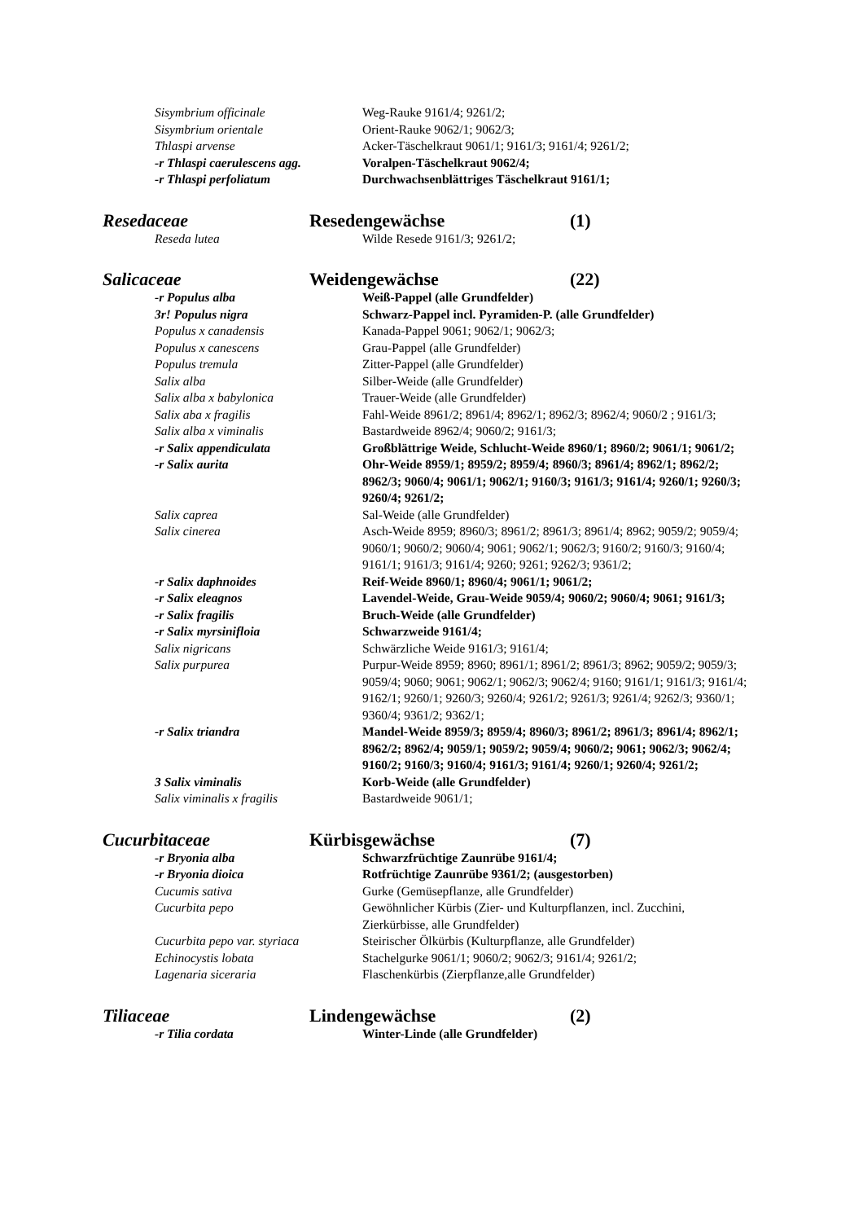Sisymbrium officinale Weg-Rauke 9161/4; 9261/2;
Sisymbrium orientale Orient-Rauke 9062/1; 9062/3;
Thlaspi arvense Acker-Täschelkraut 9061/1; 9161/3; 9161/4; 9261/2;
-r Thlaspi caerulescens agg.
Voralpen-Täschelkraut 9062/4;
-r Thlaspi perfoliatum Durchwachsenblättriges Täschelkraut 9161/1;
Resedaceae Resedengewächse (1)
Reseda lutea Wilde Resede 9161/3; 9261/2;
Salicaceae Weidengewächse (22)
-r Populus alba Weiß-Pappel (alle Grundfelder)
3r! Populus nigra Schwarz-Pappel incl. Pyramiden-P. (alle Grundfelder)
Populus x canadensis Kanada-Pappel 9061; 9062/1; 9062/3;
Populus x canescens Grau-Pappel (alle Grundfelder)
Populus tremula Zitter-Pappel (alle Grundfelder)
Salix alba Silber-Weide (alle Grundfelder)
Salix alba x babylonica Trauer-Weide (alle Grundfelder)
Salix aba x fragilis Fahl-Weide 8961/2; 8961/4; 8962/1; 8962/3; 8962/4; 9060/2 ; 9161/3;
Salix alba x viminalis Bastardweide 8962/4; 9060/2; 9161/3;
-r Salix appendiculata Großblättrige Weide, Schlucht-Weide 8960/1; 8960/2; 9061/1; 9061/2;
-r Salix aurita Ohr-Weide 8959/1; 8959/2; 8959/4; 8960/3; 8961/4; 8962/1; 8962/2; 8962/3; 9060/4; 9061/1; 9062/1; 9160/3; 9161/3; 9161/4; 9260/1; 9260/3; 9260/4; 9261/2;
Salix caprea Sal-Weide (alle Grundfelder)
Salix cinerea Asch-Weide 8959; 8960/3; 8961/2; 8961/3; 8961/4; 8962; 9059/2; 9059/4; 9060/1; 9060/2; 9060/4; 9061; 9062/1; 9062/3; 9160/2; 9160/3; 9160/4; 9161/1; 9161/3; 9161/4; 9260; 9261; 9262/3; 9361/2;
-r Salix daphnoides Reif-Weide 8960/1; 8960/4; 9061/1; 9061/2;
-r Salix eleagnos Lavendel-Weide, Grau-Weide 9059/4; 9060/2; 9060/4; 9061; 9161/3;
-r Salix fragilis Bruch-Weide (alle Grundfelder)
-r Salix myrsinifloia Schwarzweide 9161/4;
Salix nigricans Schwärzliche Weide 9161/3; 9161/4;
Salix purpurea Purpur-Weide 8959; 8960; 8961/1; 8961/2; 8961/3; 8962; 9059/2; 9059/3; 9059/4; 9060; 9061; 9062/1; 9062/3; 9062/4; 9160; 9161/1; 9161/3; 9161/4; 9162/1; 9260/1; 9260/3; 9260/4; 9261/2; 9261/3; 9261/4; 9262/3; 9360/1; 9360/4; 9361/2; 9362/1;
-r Salix triandra Mandel-Weide 8959/3; 8959/4; 8960/3; 8961/2; 8961/3; 8961/4; 8962/1; 8962/2; 8962/4; 9059/1; 9059/2; 9059/4; 9060/2; 9061; 9062/3; 9062/4; 9160/2; 9160/3; 9160/4; 9161/3; 9161/4; 9260/1; 9260/4; 9261/2;
3 Salix viminalis Korb-Weide (alle Grundfelder)
Salix viminalis x fragilis Bastardweide 9061/1;
Cucurbitaceae Kürbisgewächse (7)
-r Bryonia alba Schwarzfrüchtige Zaunrübe 9161/4;
-r Bryonia dioica Rotfrüchtige Zaunrübe 9361/2; (ausgestorben)
Cucumis sativa Gurke (Gemüsepflanze, alle Grundfelder)
Cucurbita pepo Gewöhnlicher Kürbis (Zier- und Kulturpflanzen, incl. Zucchini, Zierkürbisse, alle Grundfelder)
Cucurbita pepo var. styriaca
Steirischer Ölkürbis (Kulturpflanze, alle Grundfelder)
Echinocystis lobata Stachelgurke 9061/1; 9060/2; 9062/3; 9161/4; 9261/2;
Lagenaria siceraria Flaschenkürbis (Zierpflanze,alle Grundfelder)
Tiliaceae Lindengewächse (2)
-r Tilia cordata Winter-Linde (alle Grundfelder)